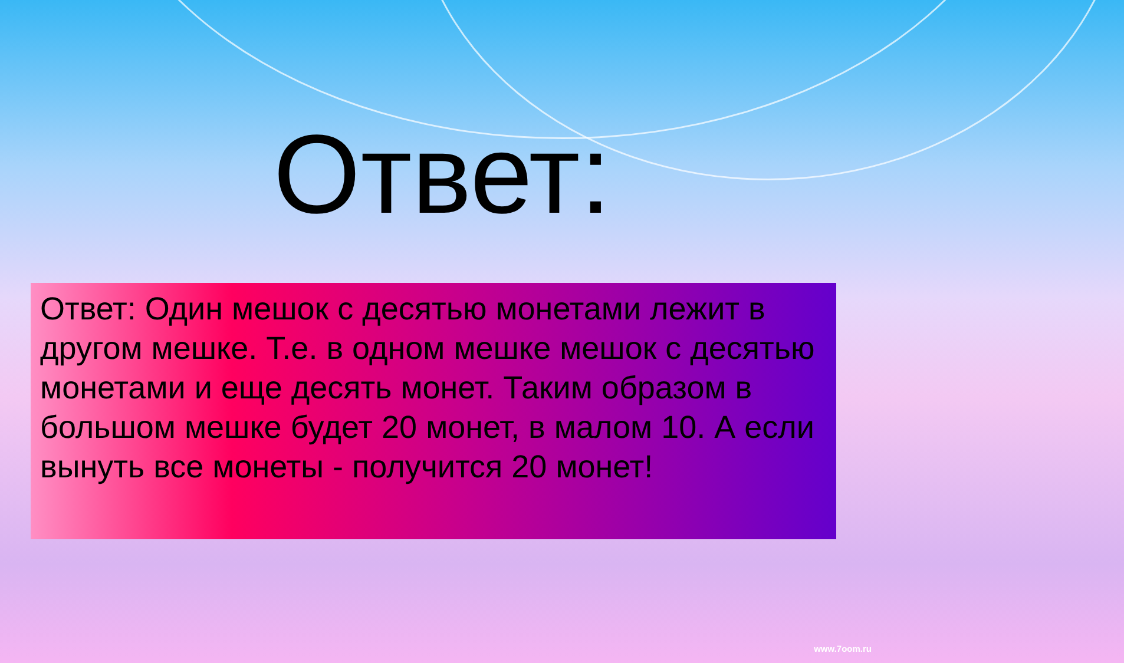Ответ:
Ответ: Один мешок с десятью монетами лежит в другом мешке. Т.е. в одном мешке мешок с десятью монетами и еще десять монет. Таким образом в большом мешке будет 20 монет, в малом 10. А если вынуть все монеты - получится 20 монет!
www.7oom.ru